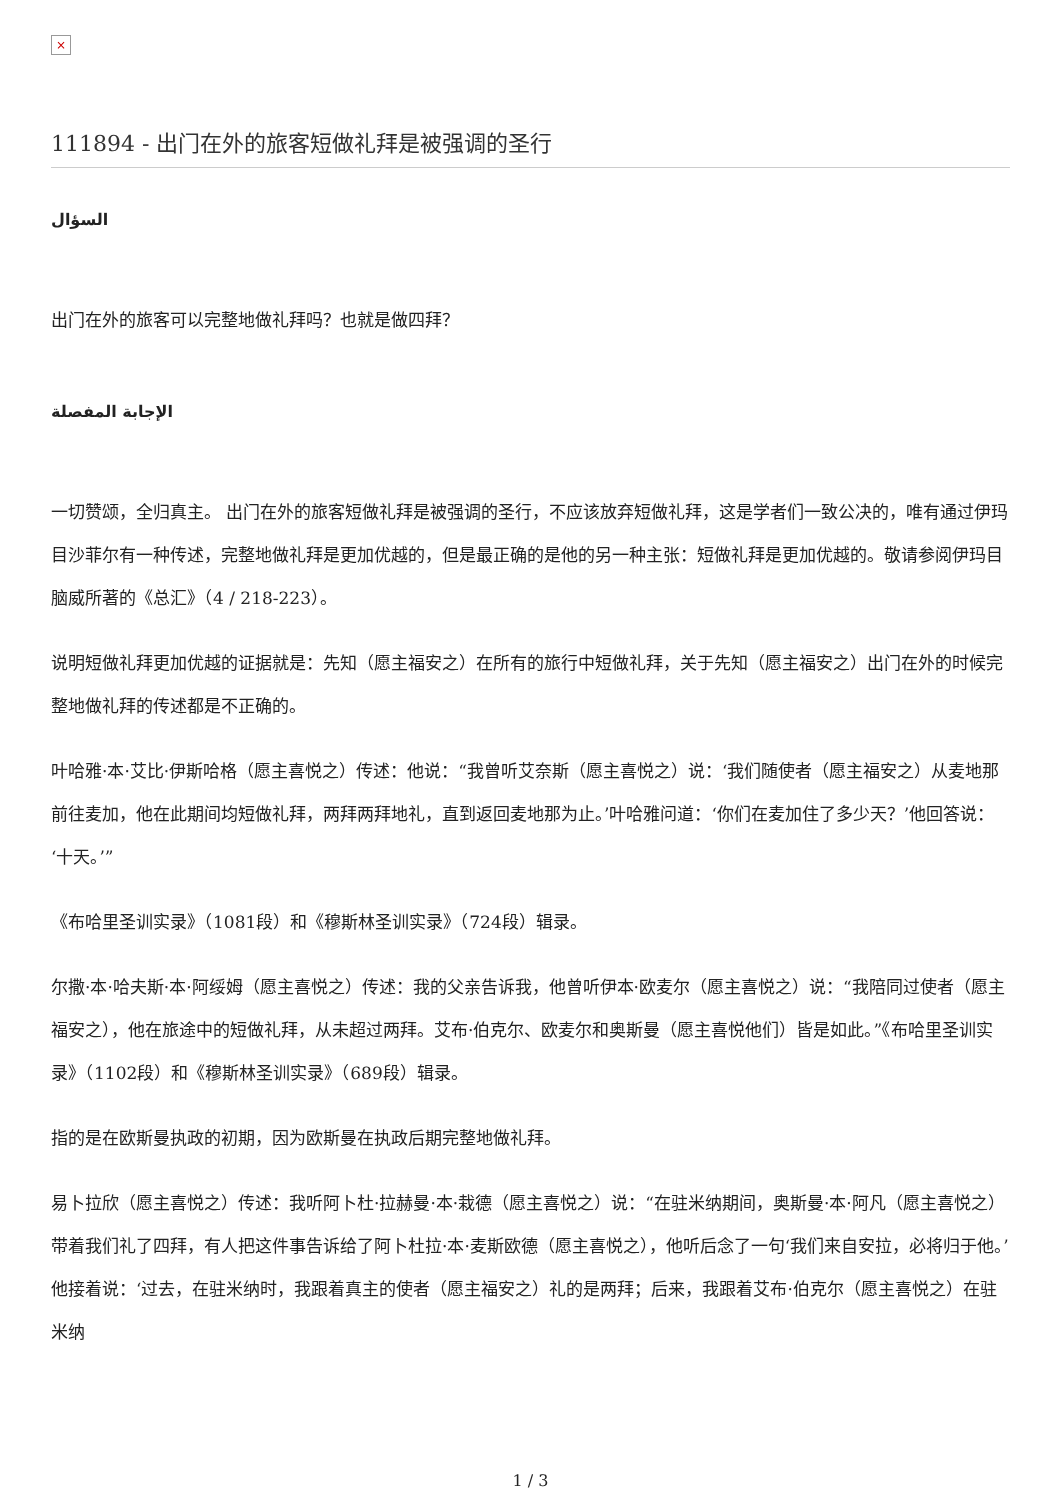×
111894 - 出门在外的旅客短做礼拜是被强调的圣行
السؤال
出门在外的旅客可以完整地做礼拜吗？也就是做四拜？
الإجابة المفصلة
一切赞颂，全归真主。 出门在外的旅客短做礼拜是被强调的圣行，不应该放弃短做礼拜，这是学者们一致公决的，唯有通过伊玛目沙菲尔有一种传述，完整地做礼拜是更加优越的，但是最正确的是他的另一种主张：短做礼拜是更加优越的。敬请参阅伊玛目脑威所著的《总汇》（4 / 218-223）。
说明短做礼拜更加优越的证据就是：先知（愿主福安之）在所有的旅行中短做礼拜，关于先知（愿主福安之）出门在外的时候完整地做礼拜的传述都是不正确的。
叶哈雅·本·艾比·伊斯哈格（愿主喜悦之）传述：他说：“我曾听艾奈斯（愿主喜悦之）说：‘我们随使者（愿主福安之）从麦地那前往麦加，他在此期间均短做礼拜，两拜两拜地礼，直到返回麦地那为止。’叶哈雅问道：‘你们在麦加住了多少天？’他回答说：‘十天。’”
《布哈里圣训实录》（1081段）和《穆斯林圣训实录》（724段）辑录。
尔撒·本·哈夫斯·本·阿绥姆（愿主喜悦之）传述：我的父亲告诉我，他曾听伊本·欧麦尔（愿主喜悦之）说：“我陪同过使者（愿主福安之），他在旅途中的短做礼拜，从未超过两拜。艾布·伯克尔、欧麦尔和奥斯曼（愿主喜悦他们）皆是如此。”《布哈里圣训实录》（1102段）和《穆斯林圣训实录》（689段）辑录。
指的是在欧斯曼执政的初期，因为欧斯曼在执政后期完整地做礼拜。
易卜拉欣（愿主喜悦之）传述：我听阿卜杜·拉赫曼·本·栽德（愿主喜悦之）说：“在驻米纳期间，奥斯曼·本·阿凡（愿主喜悦之）带着我们礼了四拜，有人把这件事告诉给了阿卜杜拉·本·麦斯欧德（愿主喜悦之），他听后念了一句‘我们来自安拉，必将归于他。’他接着说：‘过去，在驻米纳时，我跟着真主的使者（愿主福安之）礼的是两拜；后来，我跟着艾布·伯克尔（愿主喜悦之）在驻米纳
1 / 3